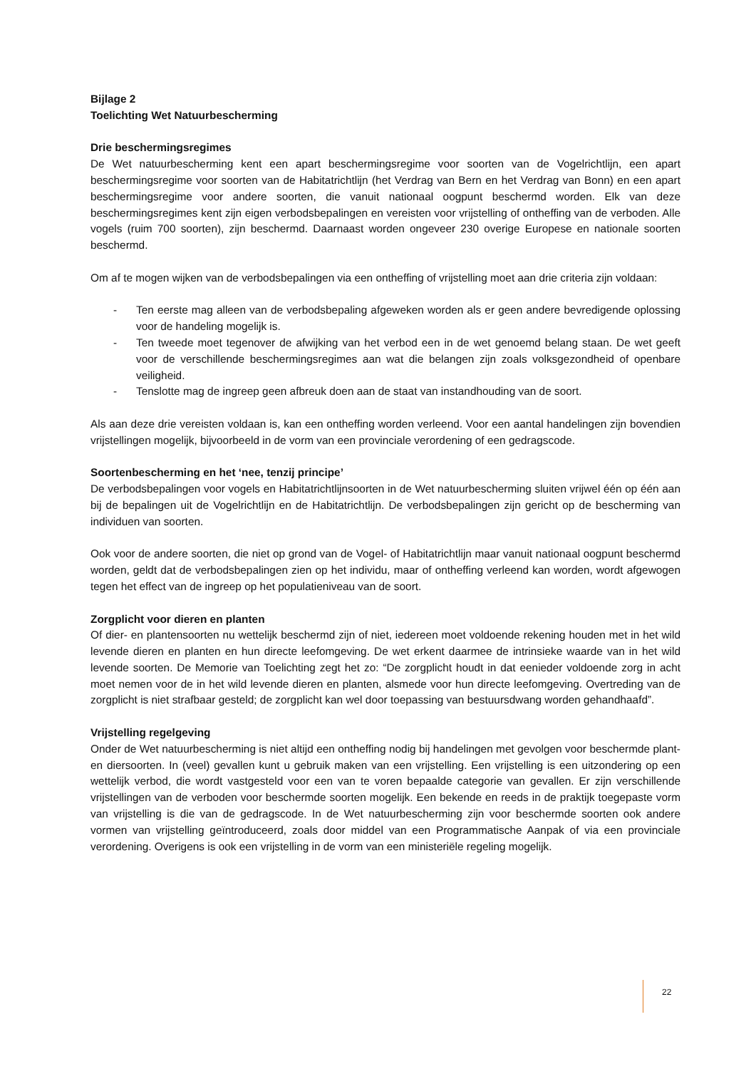Bijlage 2
Toelichting Wet Natuurbescherming
Drie beschermingsregimes
De Wet natuurbescherming kent een apart beschermingsregime voor soorten van de Vogelrichtlijn, een apart beschermingsregime voor soorten van de Habitatrichtlijn (het Verdrag van Bern en het Verdrag van Bonn) en een apart beschermingsregime voor andere soorten, die vanuit nationaal oogpunt beschermd worden. Elk van deze beschermingsregimes kent zijn eigen verbodsbepalingen en vereisten voor vrijstelling of ontheffing van de verboden. Alle vogels (ruim 700 soorten), zijn beschermd. Daarnaast worden ongeveer 230 overige Europese en nationale soorten beschermd.
Om af te mogen wijken van de verbodsbepalingen via een ontheffing of vrijstelling moet aan drie criteria zijn voldaan:
- Ten eerste mag alleen van de verbodsbepaling afgeweken worden als er geen andere bevredigende oplossing voor de handeling mogelijk is.
- Ten tweede moet tegenover de afwijking van het verbod een in de wet genoemd belang staan. De wet geeft voor de verschillende beschermingsregimes aan wat die belangen zijn zoals volksgezondheid of openbare veiligheid.
- Tenslotte mag de ingreep geen afbreuk doen aan de staat van instandhouding van de soort.
Als aan deze drie vereisten voldaan is, kan een ontheffing worden verleend. Voor een aantal handelingen zijn bovendien vrijstellingen mogelijk, bijvoorbeeld in de vorm van een provinciale verordening of een gedragscode.
Soortenbescherming en het ‘nee, tenzij principe’
De verbodsbepalingen voor vogels en Habitatrichtlijnsoorten in de Wet natuurbescherming sluiten vrijwel één op één aan bij de bepalingen uit de Vogelrichtlijn en de Habitatrichtlijn. De verbodsbepalingen zijn gericht op de bescherming van individuen van soorten.
Ook voor de andere soorten, die niet op grond van de Vogel- of Habitatrichtlijn maar vanuit nationaal oogpunt beschermd worden, geldt dat de verbodsbepalingen zien op het individu, maar of ontheffing verleend kan worden, wordt afgewogen tegen het effect van de ingreep op het populatieniveau van de soort.
Zorgplicht voor dieren en planten
Of dier- en plantensoorten nu wettelijk beschermd zijn of niet, iedereen moet voldoende rekening houden met in het wild levende dieren en planten en hun directe leefomgeving. De wet erkent daarmee de intrinsieke waarde van in het wild levende soorten. De Memorie van Toelichting zegt het zo: “De zorgplicht houdt in dat eenieder voldoende zorg in acht moet nemen voor de in het wild levende dieren en planten, alsmede voor hun directe leefomgeving. Overtreding van de zorgplicht is niet strafbaar gesteld; de zorgplicht kan wel door toepassing van bestuursdwang worden gehandhaafd”.
Vrijstelling regelgeving
Onder de Wet natuurbescherming is niet altijd een ontheffing nodig bij handelingen met gevolgen voor beschermde plant- en diersoorten. In (veel) gevallen kunt u gebruik maken van een vrijstelling. Een vrijstelling is een uitzondering op een wettelijk verbod, die wordt vastgesteld voor een van te voren bepaalde categorie van gevallen. Er zijn verschillende vrijstellingen van de verboden voor beschermde soorten mogelijk. Een bekende en reeds in de praktijk toegepaste vorm van vrijstelling is die van de gedragscode. In de Wet natuurbescherming zijn voor beschermde soorten ook andere vormen van vrijstelling geïntroduceerd, zoals door middel van een Programmatische Aanpak of via een provinciale verordening. Overigens is ook een vrijstelling in de vorm van een ministeriële regeling mogelijk.
22